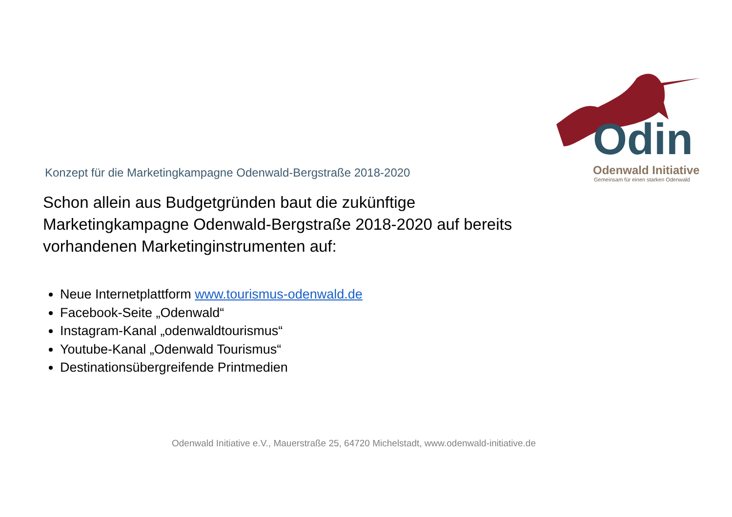Odin
Odenwald Initiative
Gemeinsam für einen starken Odenwald
Konzept für die Marketingkampagne Odenwald-Bergstraße 2018-2020
Schon allein aus Budgetgründen baut die zukünftige Marketingkampagne Odenwald-Bergstraße 2018-2020 auf bereits vorhandenen Marketinginstrumenten auf:
Neue Internetplattform www.tourismus-odenwald.de
Facebook-Seite „Odenwald“
Instagram-Kanal „odenwaldtourismus“
Youtube-Kanal „Odenwald Tourismus“
Destinationsübergreifende Printmedien
Odenwald Initiative e.V., Mauerstraße 25, 64720 Michelstadt, www.odenwald-initiative.de